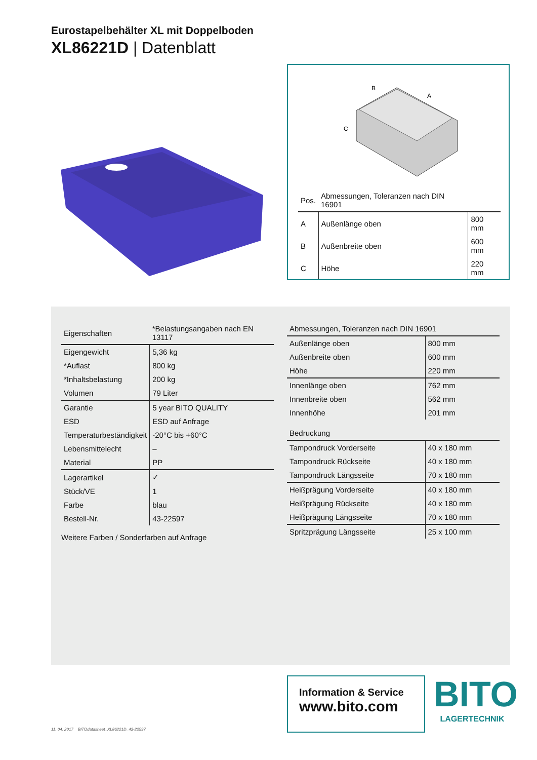Eurostapelbehälter XL mit Doppelboden
XL86221D | Datenblatt
B
A
C
| Pos. | Abmessungen, Toleranzen nach DIN 16901 | |
| --- | --- | --- |
| A | Außenlänge oben | 800 mm |
| B | Außenbreite oben | 600 mm |
| C | Höhe | 220 mm |
| Eigenschaften | *Belastungsangaben nach EN 13117 |
| --- | --- |
| Eigengewicht | 5,36 kg |
| *Auflast | 800 kg |
| *Inhaltsbelastung | 200 kg |
| Volumen | 79 Liter |
| Garantie | 5 year BITO QUALITY |
| ESD | ESD auf Anfrage |
| Temperaturbeständigkeit | -20°C bis +60°C |
| Lebensmittelecht | – |
| Material | PP |
| Lagerartikel | ✓ |
| Stück/VE | 1 |
| Farbe | blau |
| Bestell-Nr. | 43-22597 |
Weitere Farben / Sonderfarben auf Anfrage
| Abmessungen, Toleranzen nach DIN 16901 | |
| --- | --- |
| Außenlänge oben | 800 mm |
| Außenbreite oben | 600 mm |
| Höhe | 220 mm |
| Innenlänge oben | 762 mm |
| Innenbreite oben | 562 mm |
| Innenhöhe | 201 mm |
| Bedruckung | |
| Tampondruck Vorderseite | 40 x 180 mm |
| Tampondruck Rückseite | 40 x 180 mm |
| Tampondruck Längsseite | 70 x 180 mm |
| Heißprägung Vorderseite | 40 x 180 mm |
| Heißprägung Rückseite | 40 x 180 mm |
| Heißprägung Längsseite | 70 x 180 mm |
| Spritzprägung Längsseite | 25 x 100 mm |
Information & Service
www.bito.com
BITO
LAGERTECHNIK
11. 04. 2017 BITOdatasheet_XL86221D_43-22597